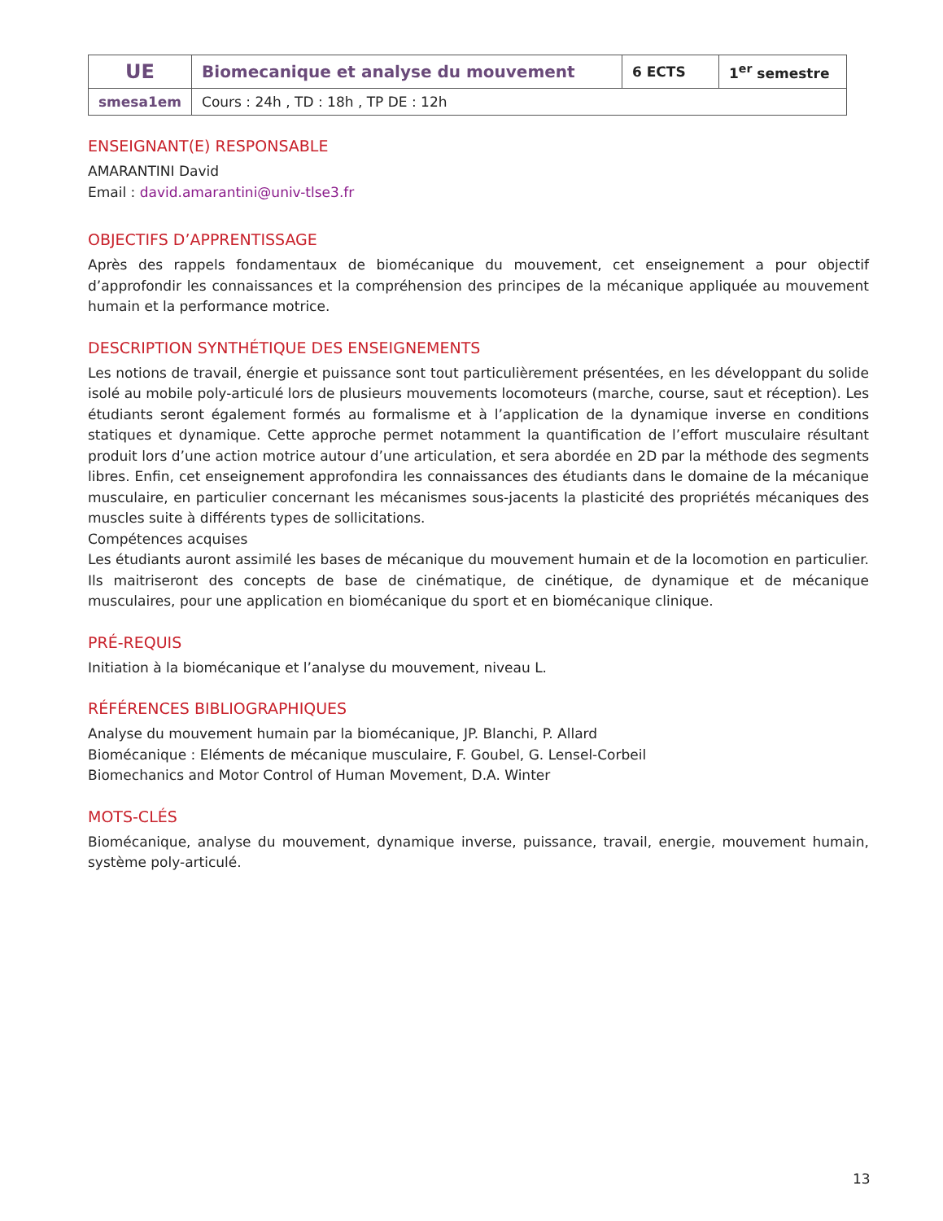| UE | Biomecanique et analyse du mouvement | 6 ECTS | 1<sup>er</sup> semestre |
| smesa1em | Cours : 24h , TD : 18h , TP DE : 12h | | |
ENSEIGNANT(E) RESPONSABLE
AMARANTINI David
Email : david.amarantini@univ-tlse3.fr
OBJECTIFS D’APPRENTISSAGE
Après des rappels fondamentaux de biomécanique du mouvement, cet enseignement a pour objectif d’approfondir les connaissances et la compréhension des principes de la mécanique appliquée au mouvement humain et la performance motrice.
DESCRIPTION SYNTHÉTIQUE DES ENSEIGNEMENTS
Les notions de travail, énergie et puissance sont tout particulièrement présentées, en les développant du solide isolé au mobile poly-articulé lors de plusieurs mouvements locomoteurs (marche, course, saut et réception). Les étudiants seront également formés au formalisme et à l’application de la dynamique inverse en conditions statiques et dynamique. Cette approche permet notamment la quantification de l’effort musculaire résultant produit lors d’une action motrice autour d’une articulation, et sera abordée en 2D par la méthode des segments libres. Enfin, cet enseignement approfondira les connaissances des étudiants dans le domaine de la mécanique musculaire, en particulier concernant les mécanismes sous-jacents la plasticité des propriétés mécaniques des muscles suite à différents types de sollicitations.
Compétences acquises
Les étudiants auront assimilé les bases de mécanique du mouvement humain et de la locomotion en particulier. Ils maitriseront des concepts de base de cinématique, de cinétique, de dynamique et de mécanique musculaires, pour une application en biomécanique du sport et en biomécanique clinique.
PRÉ-REQUIS
Initiation à la biomécanique et l’analyse du mouvement, niveau L.
RÉFÉRENCES BIBLIOGRAPHIQUES
Analyse du mouvement humain par la biomécanique, JP. Blanchi, P. Allard
Biomécanique : Eléments de mécanique musculaire, F. Goubel, G. Lensel-Corbeil
Biomechanics and Motor Control of Human Movement, D.A. Winter
MOTS-CLÉS
Biomécanique, analyse du mouvement, dynamique inverse, puissance, travail, energie, mouvement humain, système poly-articulé.
13